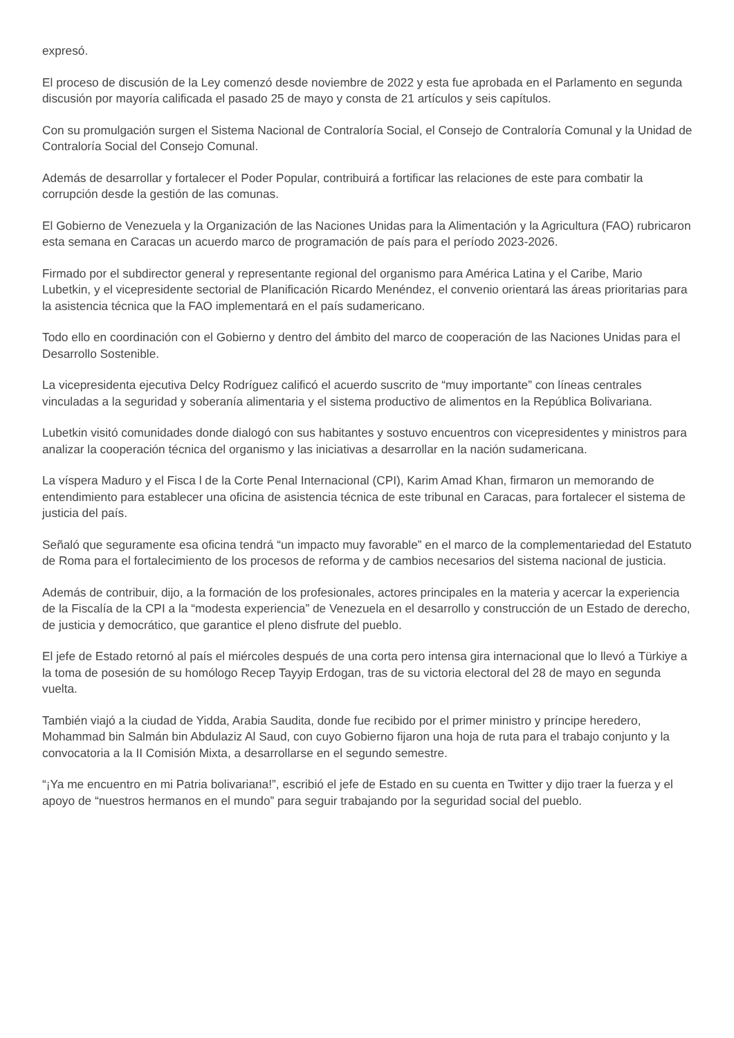expresó.
El proceso de discusión de la Ley comenzó desde noviembre de 2022 y esta fue aprobada en el Parlamento en segunda discusión por mayoría calificada el pasado 25 de mayo y consta de 21 artículos y seis capítulos.
Con su promulgación surgen el Sistema Nacional de Contraloría Social, el Consejo de Contraloría Comunal y la Unidad de Contraloría Social del Consejo Comunal.
Además de desarrollar y fortalecer el Poder Popular, contribuirá a fortificar las relaciones de este para combatir la corrupción desde la gestión de las comunas.
El Gobierno de Venezuela y la Organización de las Naciones Unidas para la Alimentación y la Agricultura (FAO) rubricaron esta semana en Caracas un acuerdo marco de programación de país para el período 2023-2026.
Firmado por el subdirector general y representante regional del organismo para América Latina y el Caribe, Mario Lubetkin, y el vicepresidente sectorial de Planificación Ricardo Menéndez, el convenio orientará las áreas prioritarias para la asistencia técnica que la FAO implementará en el país sudamericano.
Todo ello en coordinación con el Gobierno y dentro del ámbito del marco de cooperación de las Naciones Unidas para el Desarrollo Sostenible.
La vicepresidenta ejecutiva Delcy Rodríguez calificó el acuerdo suscrito de “muy importante” con líneas centrales vinculadas a la seguridad y soberanía alimentaria y el sistema productivo de alimentos en la República Bolivariana.
Lubetkin visitó comunidades donde dialogó con sus habitantes y sostuvo encuentros con vicepresidentes y ministros para analizar la cooperación técnica del organismo y las iniciativas a desarrollar en la nación sudamericana.
La víspera Maduro y el Fisca l de la Corte Penal Internacional (CPI), Karim Amad Khan, firmaron un memorando de entendimiento para establecer una oficina de asistencia técnica de este tribunal en Caracas, para fortalecer el sistema de justicia del país.
Señaló que seguramente esa oficina tendrá “un impacto muy favorable” en el marco de la complementariedad del Estatuto de Roma para el fortalecimiento de los procesos de reforma y de cambios necesarios del sistema nacional de justicia.
Además de contribuir, dijo, a la formación de los profesionales, actores principales en la materia y acercar la experiencia de la Fiscalía de la CPI a la “modesta experiencia” de Venezuela en el desarrollo y construcción de un Estado de derecho, de justicia y democrático, que garantice el pleno disfrute del pueblo.
El jefe de Estado retornó al país el miércoles después de una corta pero intensa gira internacional que lo llevó a Türkiye a la toma de posesión de su homólogo Recep Tayyip Erdogan, tras de su victoria electoral del 28 de mayo en segunda vuelta.
También viajó a la ciudad de Yidda, Arabia Saudita, donde fue recibido por el primer ministro y príncipe heredero, Mohammad bin Salmán bin Abdulaziz Al Saud, con cuyo Gobierno fijaron una hoja de ruta para el trabajo conjunto y la convocatoria a la II Comisión Mixta, a desarrollarse en el segundo semestre.
“¡Ya me encuentro en mi Patria bolivariana!”, escribió el jefe de Estado en su cuenta en Twitter y dijo traer la fuerza y el apoyo de “nuestros hermanos en el mundo” para seguir trabajando por la seguridad social del pueblo.